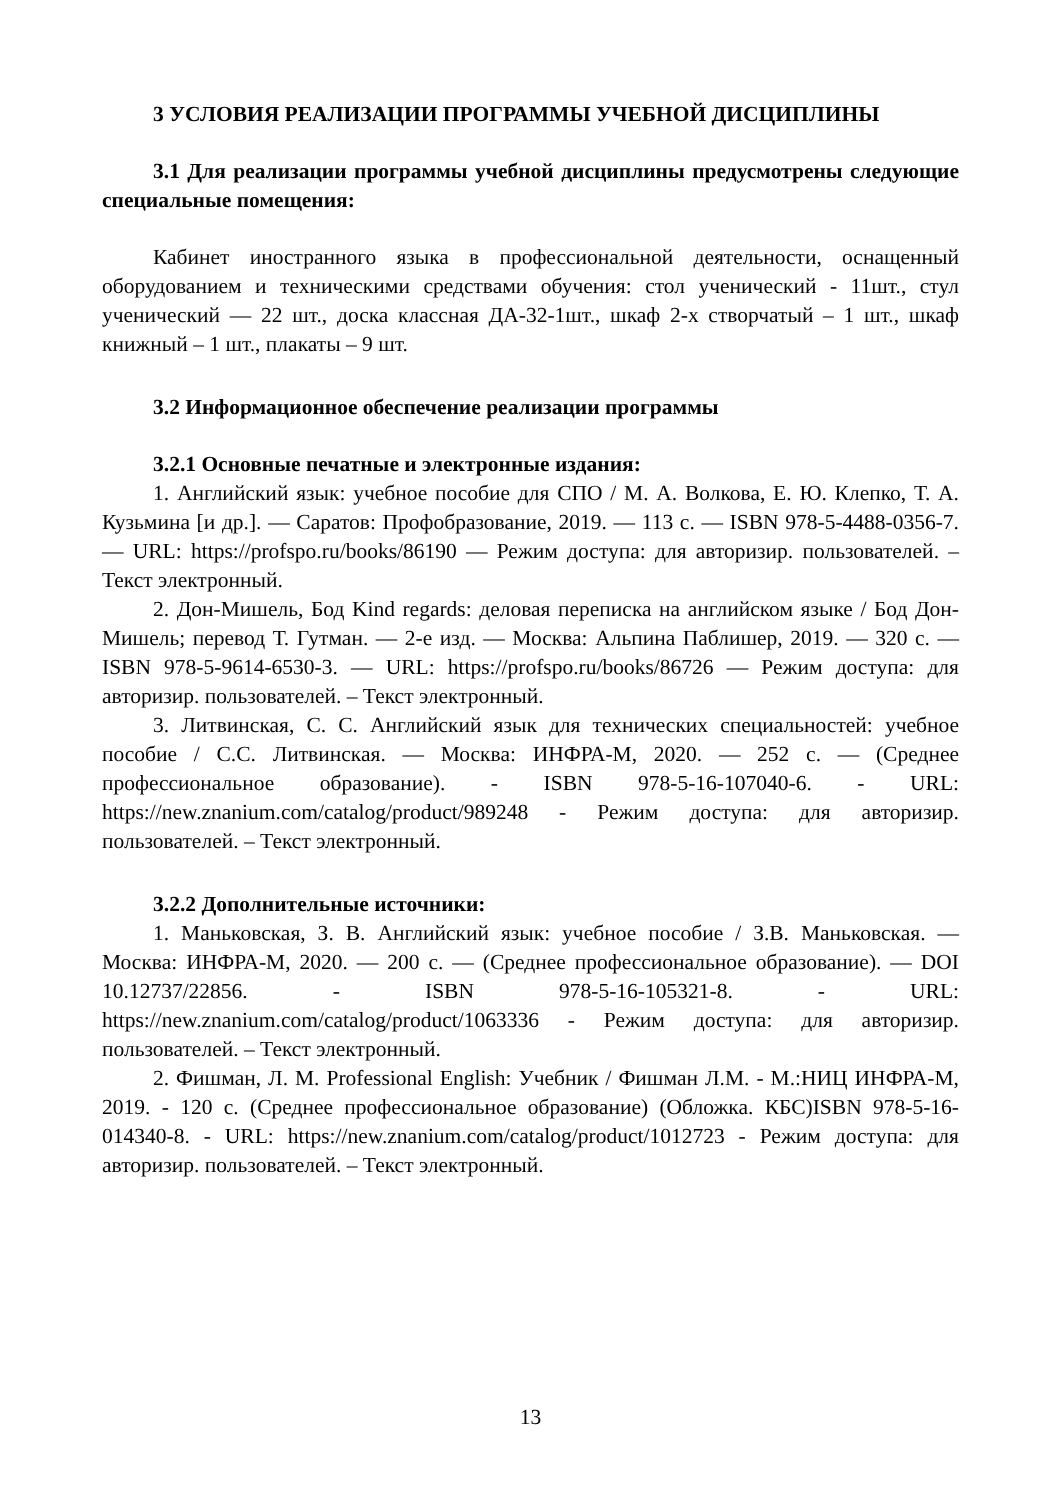3 УСЛОВИЯ РЕАЛИЗАЦИИ ПРОГРАММЫ УЧЕБНОЙ ДИСЦИПЛИНЫ
3.1 Для реализации программы учебной дисциплины предусмотрены следующие специальные помещения:
Кабинет иностранного языка в профессиональной деятельности, оснащенный оборудованием и техническими средствами обучения: стол ученический - 11шт., стул ученический — 22 шт., доска классная ДА-32-1шт., шкаф 2-х створчатый – 1 шт., шкаф книжный – 1 шт., плакаты – 9 шт.
3.2 Информационное обеспечение реализации программы
3.2.1 Основные печатные и электронные издания:
1. Английский язык: учебное пособие для СПО / М. А. Волкова, Е. Ю. Клепко, Т. А. Кузьмина [и др.]. — Саратов: Профобразование, 2019. — 113 с. — ISBN 978-5-4488-0356-7. — URL: https://profspo.ru/books/86190 — Режим доступа: для авторизир. пользователей. – Текст электронный.
2. Дон-Мишель, Бод Kind regards: деловая переписка на английском языке / Бод Дон-Мишель; перевод Т. Гутман. — 2-е изд. — Москва: Альпина Паблишер, 2019. — 320 с. — ISBN 978-5-9614-6530-3. — URL: https://profspo.ru/books/86726 — Режим доступа: для авторизир. пользователей. – Текст электронный.
3. Литвинская, С. С. Английский язык для технических специальностей: учебное пособие / С.С. Литвинская. — Москва: ИНФРА-М, 2020. — 252 с. — (Среднее профессиональное образование). - ISBN 978-5-16-107040-6. - URL: https://new.znanium.com/catalog/product/989248 - Режим доступа: для авторизир. пользователей. – Текст электронный.
3.2.2 Дополнительные источники:
1. Маньковская, З. В. Английский язык: учебное пособие / З.В. Маньковская. — Москва: ИНФРА-М, 2020. — 200 с. — (Среднее профессиональное образование). — DOI 10.12737/22856. - ISBN 978-5-16-105321-8. - URL: https://new.znanium.com/catalog/product/1063336 - Режим доступа: для авторизир. пользователей. – Текст электронный.
2. Фишман, Л. М. Professional English: Учебник / Фишман Л.М. - М.:НИЦ ИНФРА-М, 2019. - 120 с. (Среднее профессиональное образование) (Обложка. КБС)ISBN 978-5-16-014340-8. - URL: https://new.znanium.com/catalog/product/1012723 - Режим доступа: для авторизир. пользователей. – Текст электронный.
13